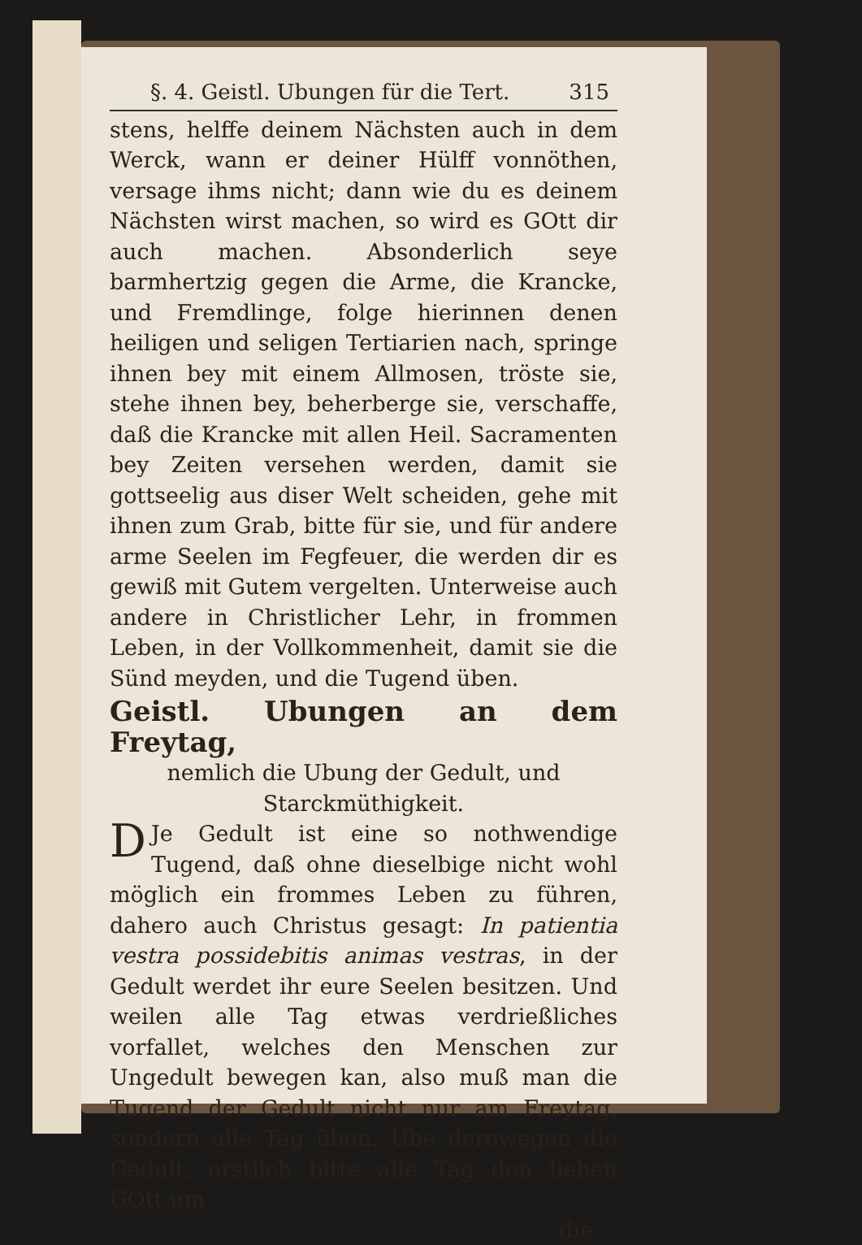§. 4. Geistl. Ubungen für die Tert. 315
stens, helffe deinem Nächsten auch in dem Werck, wann er deiner Hülff vonnöthen, versage ihms nicht; dann wie du es deinem Nächsten wirst machen, so wird es GOtt dir auch machen. Absonderlich seye barmhertzig gegen die Arme, die Krancke, und Fremdlinge, folge hierinnen denen heiligen und seligen Tertiarien nach, springe ihnen bey mit einem Allmosen, tröste sie, stehe ihnen bey, beherberge sie, verschaffe, daß die Krancke mit allen Heil. Sacramenten bey Zeiten versehen werden, damit sie gottseelig aus diser Welt scheiden, gehe mit ihnen zum Grab, bitte für sie, und für andere arme Seelen im Fegfeuer, die werden dir es gewiß mit Gutem vergelten. Unterweise auch andere in Christlicher Lehr, in frommen Leben, in der Vollkommenheit, damit sie die Sünd meyden, und die Tugend üben.
Geistl. Ubungen an dem Freytag,
nemlich die Ubung der Gedult, und Starckmüthigkeit.
DJe Gedult ist eine so nothwendige Tugend, daß ohne dieselbige nicht wohl möglich ein frommes Leben zu führen, dahero auch Christus gesagt: In patientia vestra possidebitis animas vestras, in der Gedult werdet ihr eure Seelen besitzen. Und weilen alle Tag etwas verdrießliches vorfallet, welches den Menschen zur Ungedult bewegen kan, also muß man die Tugend der Gedult nicht nur am Freytag, sondern alle Tag üben. Ube derowegen die Gedult, erstlich bitte alle Tag den lieben GOtt um
die